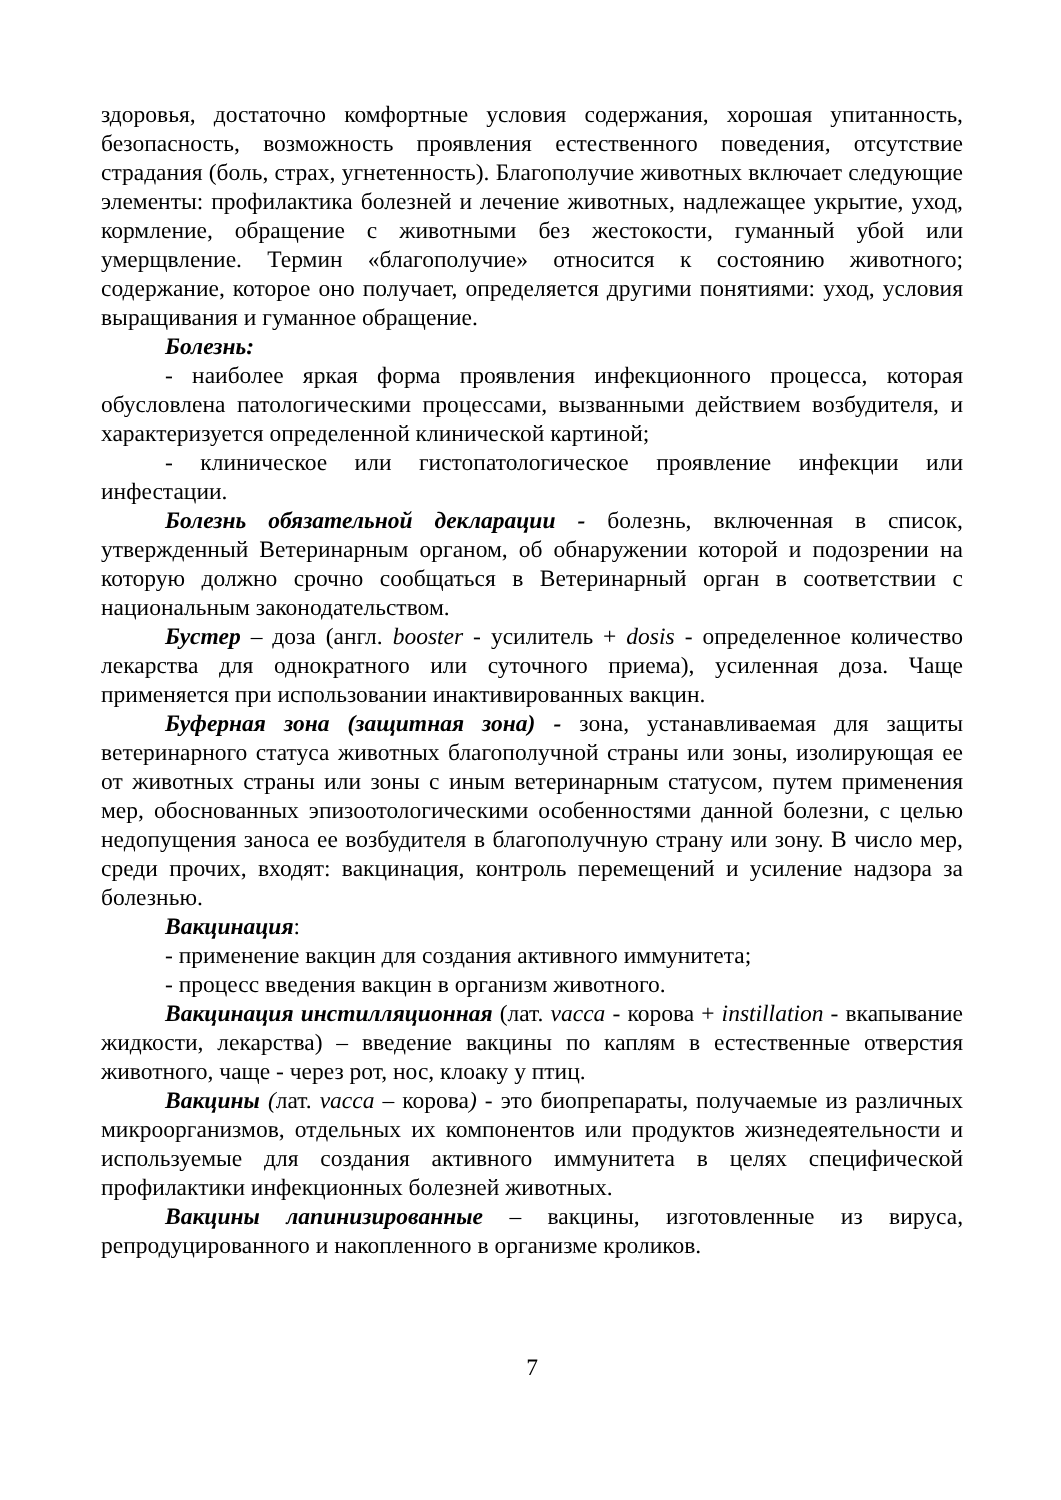здоровья, достаточно комфортные условия содержания, хорошая упитанность, безопасность, возможность проявления естественного поведения, отсутствие страдания (боль, страх, угнетенность). Благополучие животных включает следующие элементы: профилактика болезней и лечение животных, надлежащее укрытие, уход, кормление, обращение с животными без жестокости, гуманный убой или умерщвление. Термин «благополучие» относится к состоянию животного; содержание, которое оно получает, определяется другими понятиями: уход, условия выращивания и гуманное обращение.
Болезнь:
- наиболее яркая форма проявления инфекционного процесса, которая обусловлена патологическими процессами, вызванными действием возбудителя, и характеризуется определенной клинической картиной;
- клиническое или гистопатологическое проявление инфекции или инфестации.
Болезнь обязательной декларации - болезнь, включенная в список, утвержденный Ветеринарным органом, об обнаружении которой и подозрении на которую должно срочно сообщаться в Ветеринарный орган в соответствии с национальным законодательством.
Бустер – доза (англ. booster - усилитель + dosis - определенное количество лекарства для однократного или суточного приема), усиленная доза. Чаще применяется при использовании инактивированных вакцин.
Буферная зона (защитная зона) - зона, устанавливаемая для защиты ветеринарного статуса животных благополучной страны или зоны, изолирующая ее от животных страны или зоны с иным ветеринарным статусом, путем применения мер, обоснованных эпизоотологическими особенностями данной болезни, с целью недопущения заноса ее возбудителя в благополучную страну или зону. В число мер, среди прочих, входят: вакцинация, контроль перемещений и усиление надзора за болезнью.
Вакцинация:
- применение вакцин для создания активного иммунитета;
- процесс введения вакцин в организм животного.
Вакцинация инстилляционная (лат. vacca - корова + instillation - вкапывание жидкости, лекарства) – введение вакцины по каплям в естественные отверстия животного, чаще - через рот, нос, клоаку у птиц.
Вакцины (лат. vacca – корова) - это биопрепараты, получаемые из различных микроорганизмов, отдельных их компонентов или продуктов жизнедеятельности и используемые для создания активного иммунитета в целях специфической профилактики инфекционных болезней животных.
Вакцины лапинизированные – вакцины, изготовленные из вируса, репродуцированного и накопленного в организме кроликов.
7